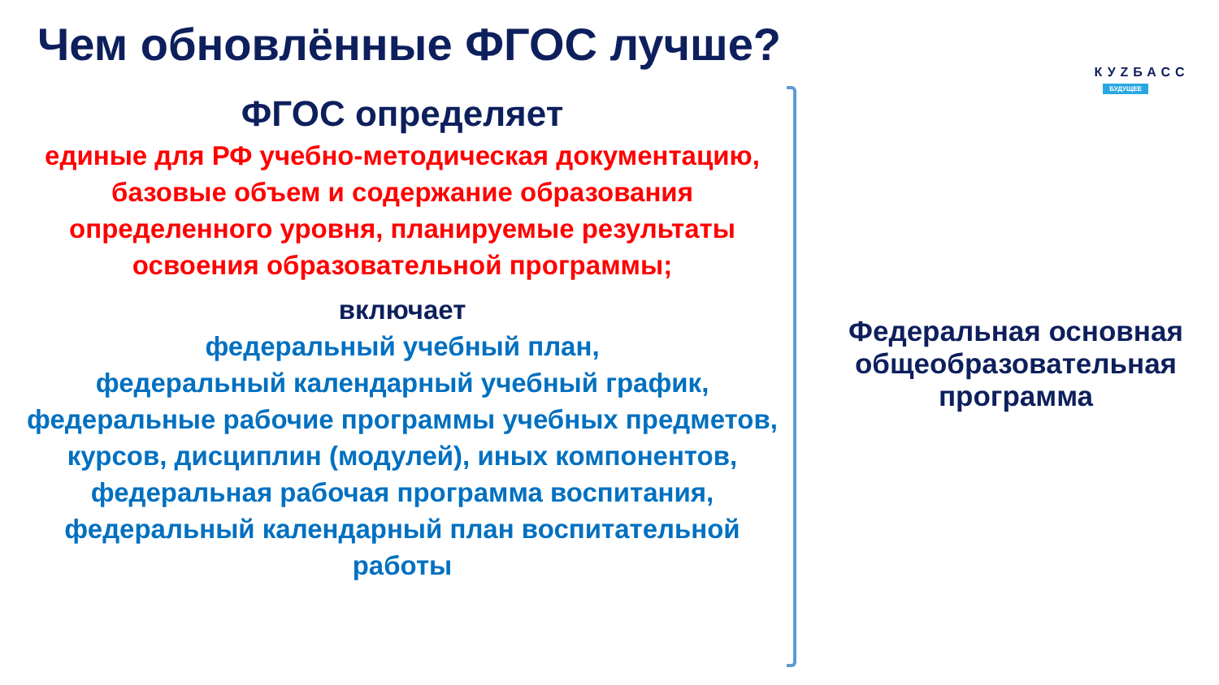Чем обновлённые ФГОС лучше?
КУZБАСС
БУДУЩЕЕ
ФГОС определяет
единые для РФ учебно-методическая документацию, базовые объем и содержание образования определенного уровня, планируемые результаты освоения образовательной программы;
включает
федеральный учебный план,
федеральный календарный учебный график,
федеральные рабочие программы учебных предметов, курсов, дисциплин (модулей), иных компонентов,
федеральная рабочая программа воспитания,
федеральный календарный план воспитательной работы
Федеральная основная общеобразовательная программа